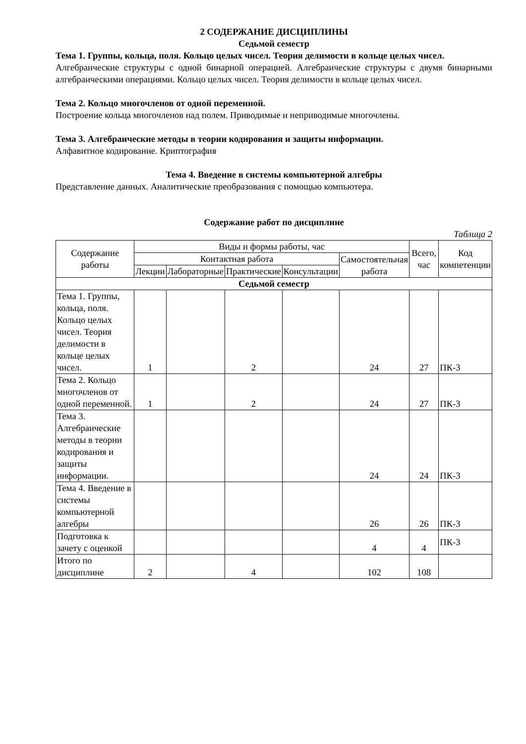2 СОДЕРЖАНИЕ ДИСЦИПЛИНЫ
Седьмой семестр
Тема 1. Группы, кольца, поля. Кольцо целых чисел. Теория делимости в кольце целых чисел.
Алгебраические структуры с одной бинарной операцией. Алгебраические структуры с двумя бинарными алгебраическими операциями. Кольцо целых чисел. Теория делимости в кольце целых чисел.
Тема 2. Кольцо многочленов от одной переменной.
Построение кольца многочленов над полем. Приводимые и неприводимые многочлены.
Тема 3. Алгебраические методы в теории кодирования и защиты информации.
Алфавитное кодирование. Криптография
Тема 4. Введение в системы компьютерной алгебры
Представление данных. Аналитические преобразования с помощью компьютера.
Содержание работ по дисциплине
Таблица 2
| Содержание работы | Виды и формы работы, час | | | | | Всего, час | Код компетенции |
| --- | --- | --- | --- | --- | --- | --- | --- |
| | Контактная работа | | | | Самостоятельная работа | | |
| | Лекции | Лабораторные | Практические | Консультации | | | |
| Седьмой семестр | | | | | | | |
| Тема 1. Группы, кольца, поля. Кольцо целых чисел. Теория делимости в кольце целых чисел. | 1 | | 2 | | 24 | 27 | ПК-3 |
| Тема 2. Кольцо многочленов от одной переменной. | 1 | | 2 | | 24 | 27 | ПК-3 |
| Тема 3. Алгебраические методы в теории кодирования и защиты информации. | | | | | 24 | 24 | ПК-3 |
| Тема 4. Введение в системы компьютерной алгебры | | | | | 26 | 26 | ПК-3 |
| Подготовка к зачету с оценкой | | | | | 4 | 4 | ПК-3 |
| Итого по дисциплине | 2 | | 4 | | 102 | 108 | |